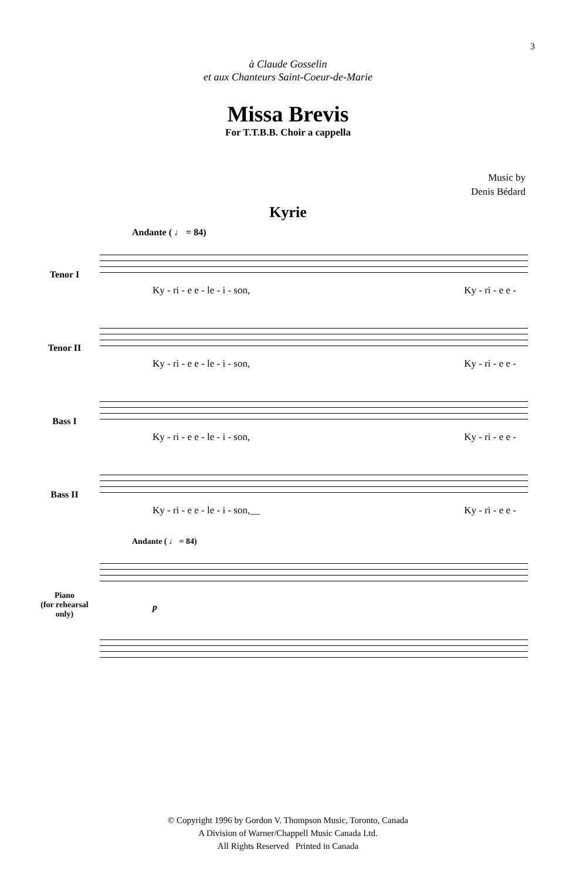3
à Claude Gosselin
et aux Chanteurs Saint-Coeur-de-Marie
Missa Brevis
For T.T.B.B. Choir a cappella
Music by
Denis Bédard
Kyrie
Andante ( ♩ = 84)
Tenor I
Ky - ri - e e - le - i - son, Ky - ri - e e -
Tenor II
Ky - ri - e e - le - i - son, Ky - ri - e e -
Bass I
Ky - ri - e e - le - i - son, Ky - ri - e e -
Bass II
Ky - ri - e e - le - i - son,__ Ky - ri - e e -
Andante ( ♩ = 84)
Piano
(for rehearsal
only)
p
© Copyright 1996 by Gordon V. Thompson Music, Toronto, Canada
A Division of Warner/Chappell Music Canada Ltd.
All Rights Reserved Printed in Canada